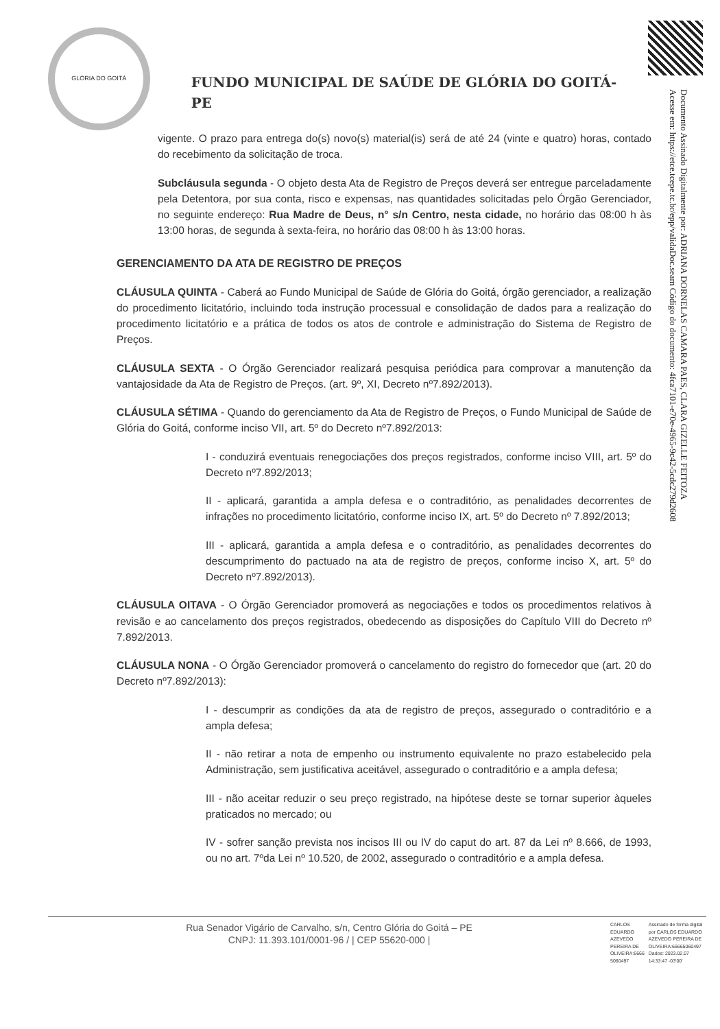GLÓRIA DO GOITÁ
FUNDO MUNICIPAL DE SAÚDE DE GLÓRIA DO GOITÁ- PE
Documento Assinado Digitalmente por: ADRIANA DORNELAS CAMARA PAES, CLARA GIZELLE FEITOZA
Acesse em: https://etce.tcepe.tc.br/epp/validaDoc.seam Código do documento: 4fca7101-e70e-4965-9c42-5cdc279d2608
vigente. O prazo para entrega do(s) novo(s) material(is) será de até 24 (vinte e quatro) horas, contado do recebimento da solicitação de troca.
Subcláusula segunda - O objeto desta Ata de Registro de Preços deverá ser entregue parceladamente pela Detentora, por sua conta, risco e expensas, nas quantidades solicitadas pelo Órgão Gerenciador, no seguinte endereço: Rua Madre de Deus, n° s/n Centro, nesta cidade, no horário das 08:00 h às 13:00 horas, de segunda à sexta-feira, no horário das 08:00 h às 13:00 horas.
GERENCIAMENTO DA ATA DE REGISTRO DE PREÇOS
CLÁUSULA QUINTA - Caberá ao Fundo Municipal de Saúde de Glória do Goitá, órgão gerenciador, a realização do procedimento licitatório, incluindo toda instrução processual e consolidação de dados para a realização do procedimento licitatório e a prática de todos os atos de controle e administração do Sistema de Registro de Preços.
CLÁUSULA SEXTA - O Órgão Gerenciador realizará pesquisa periódica para comprovar a manutenção da vantajosidade da Ata de Registro de Preços. (art. 9º, XI, Decreto nº7.892/2013).
CLÁUSULA SÉTIMA - Quando do gerenciamento da Ata de Registro de Preços, o Fundo Municipal de Saúde de Glória do Goitá, conforme inciso VII, art. 5º do Decreto nº7.892/2013:
I - conduzirá eventuais renegociações dos preços registrados, conforme inciso VIII, art. 5º do Decreto nº7.892/2013;
II - aplicará, garantida a ampla defesa e o contraditório, as penalidades decorrentes de infrações no procedimento licitatório, conforme inciso IX, art. 5º do Decreto nº 7.892/2013;
III - aplicará, garantida a ampla defesa e o contraditório, as penalidades decorrentes do descumprimento do pactuado na ata de registro de preços, conforme inciso X, art. 5º do Decreto nº7.892/2013).
CLÁUSULA OITAVA - O Órgão Gerenciador promoverá as negociações e todos os procedimentos relativos à revisão e ao cancelamento dos preços registrados, obedecendo as disposições do Capítulo VIII do Decreto nº 7.892/2013.
CLÁUSULA NONA - O Órgão Gerenciador promoverá o cancelamento do registro do fornecedor que (art. 20 do Decreto nº7.892/2013):
I - descumprir as condições da ata de registro de preços, assegurado o contraditório e a ampla defesa;
II - não retirar a nota de empenho ou instrumento equivalente no prazo estabelecido pela Administração, sem justificativa aceitável, assegurado o contraditório e a ampla defesa;
III - não aceitar reduzir o seu preço registrado, na hipótese deste se tornar superior àqueles praticados no mercado; ou
IV - sofrer sanção prevista nos incisos III ou IV do caput do art. 87 da Lei nº 8.666, de 1993, ou no art. 7ºda Lei nº 10.520, de 2002, assegurado o contraditório e a ampla defesa.
Rua Senador Vigário de Carvalho, s/n, Centro Glória do Goitá – PE
CNPJ: 11.393.101/0001-96 / | CEP 55620-000 |
CARLOS EDUARDO AZEVEDO PEREIRA DE OLIVEIRA:6666 5060497
Assinado de forma digital por CARLOS EDUARDO AZEVEDO PEREIRA DE OLIVEIRA:66665060497 Dados: 2023.02.07 14:33:47 -03'00'